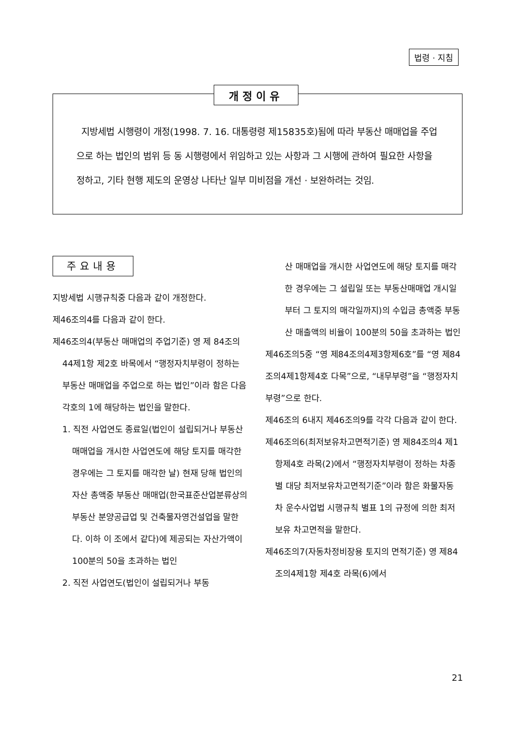법령 · 지침
개정이유
지방세법 시행령이 개정(1998. 7. 16. 대통령령 제15835호)됨에 따라 부동산 매매업을 주업으로 하는 법인의 범위 등 동 시행령에서 위임하고 있는 사항과 그 시행에 관하여 필요한 사항을 정하고, 기타 현행 제도의 운영상 나타난 일부 미비점을 개선 · 보완하려는 것임.
주요내용
지방세법 시행규칙중 다음과 같이 개정한다.
제46조의4를 다음과 같이 한다.
제46조의4(부동산 매매업의 주업기준) 영 제 84조의44제1항 제2호 바목에서 “행정자치부령이 정하는 부동산 매매업을 주업으로 하는 법인”이라 함은 다음 각호의 1에 해당하는 법인을 말한다.
1. 직전 사업연도 종료일(법인이 설립되거나 부동산 매매업을 개시한 사업연도에 해당 토지를 매각한 경우에는 그 토지를 매각한 날) 현재 당해 법인의 자산 총액중 부동산 매매업(한국표준산업분류상의 부동산 분양공급업 및 건축물자영건설업을 말한다. 이하 이 조에서 같다)에 제공되는 자산가액이 100분의 50을 초과하는 법인
2. 직전 사업연도(법인이 설립되거나 부동
산 매매업을 개시한 사업연도에 해당 토지를 매각한 경우에는 그 설립일 또는 부동산매매업 개시일부터 그 토지의 매각일까지)의 수입금 총액중 부동산 매출액의 비율이 100분의 50을 초과하는 법인
제46조의5중 “영 제84조의4제3항제6호”를 “영 제84조의4제1항제4호 다목”으로, “내무부령”을 “행정자치부령”으로 한다.
제46조의 6내지 제46조의9를 각각 다음과 같이 한다.
제46조의6(최저보유차고면적기준) 영 제84조의4 제1항제4호 라목(2)에서 “행정자치부령이 정하는 차종별 대당 최저보유차고면적기준”이라 함은 화물자동차 운수사업법 시행규칙 별표 1의 규정에 의한 최저보유 차고면적을 말한다.
제46조의7(자동차정비장용 토지의 면적기준) 영 제84조의4제1항 제4호 라목(6)에서
21